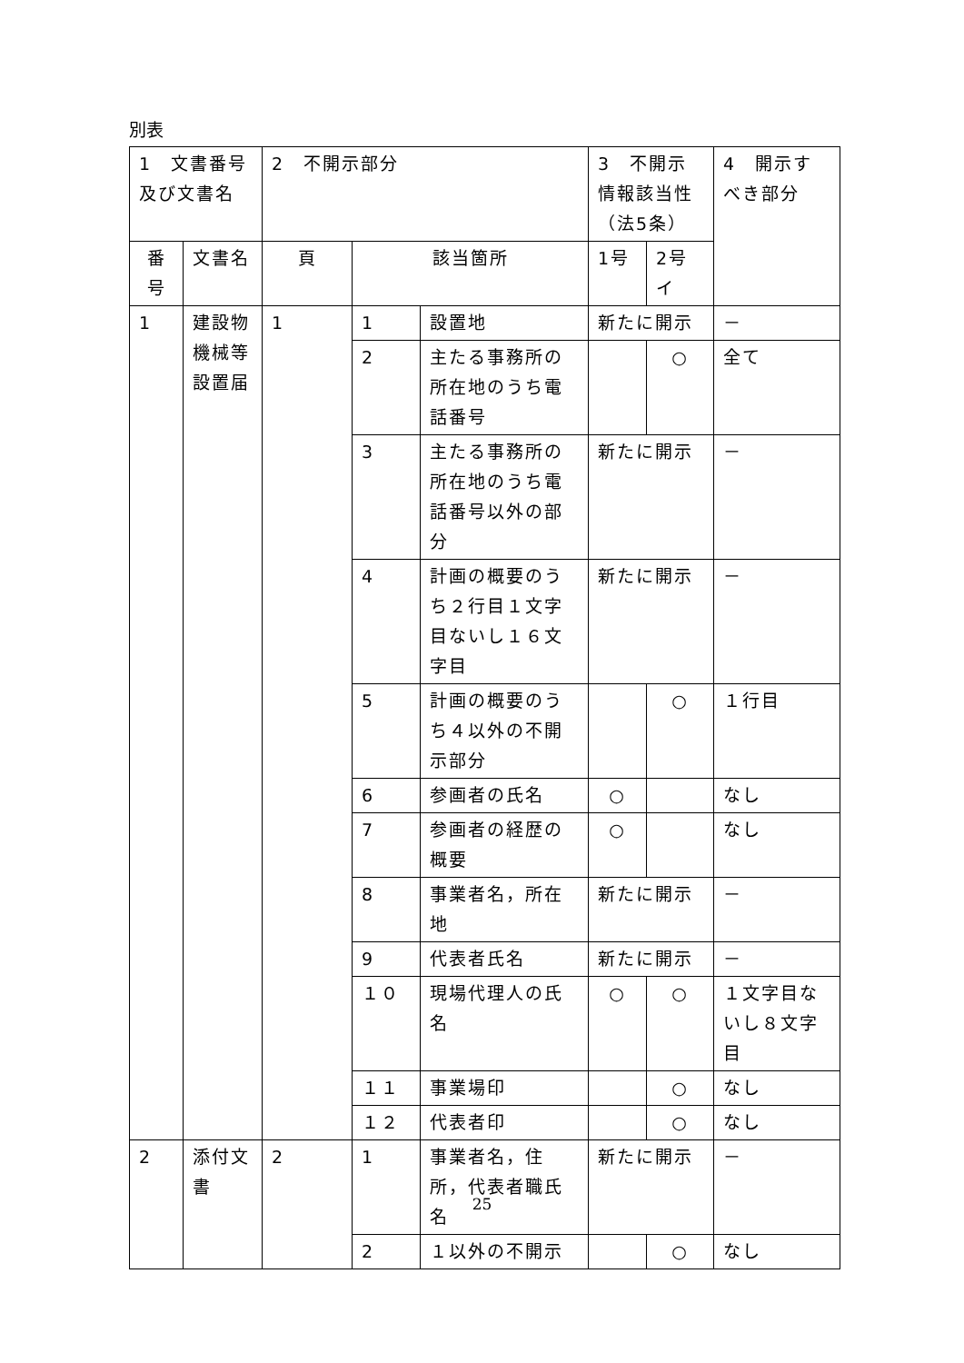別表
| 1 文書番号及び文書名 | | 2 不開示部分 | | | 3 不開示情報該当性（法5条） | | 4 開示すべき部分 |
| --- | --- | --- | --- | --- | --- | --- | --- |
| 番号 | 文書名 | 頁 | 該当箇所 | | 1号 | 2号イ | |
| 1 | 建設物機械等設置届 | 1 | 1 | 設置地 | 新たに開示 | | － |
| | | | 2 | 主たる事務所の所在地のうち電話番号 | | ○ | 全て |
| | | | 3 | 主たる事務所の所在地のうち電話番号以外の部分 | 新たに開示 | | － |
| | | | 4 | 計画の概要のうち２行目１文字目ないし１６文字目 | 新たに開示 | | － |
| | | | 5 | 計画の概要のうち４以外の不開示部分 | | ○ | １行目 |
| | | | 6 | 参画者の氏名 | ○ | | なし |
| | | | 7 | 参画者の経歴の概要 | ○ | | なし |
| | | | 8 | 事業者名，所在地 | 新たに開示 | | － |
| | | | 9 | 代表者氏名 | 新たに開示 | | － |
| | | | １０ | 現場代理人の氏名 | ○ | ○ | １文字目ないし８文字目 |
| | | | １１ | 事業場印 | | ○ | なし |
| | | | １２ | 代表者印 | | ○ | なし |
| 2 | 添付文書 | 2 | 1 | 事業者名，住所，代表者職氏名 | 新たに開示 | | － |
| | | | 2 | １以外の不開示 | | ○ | なし |
25